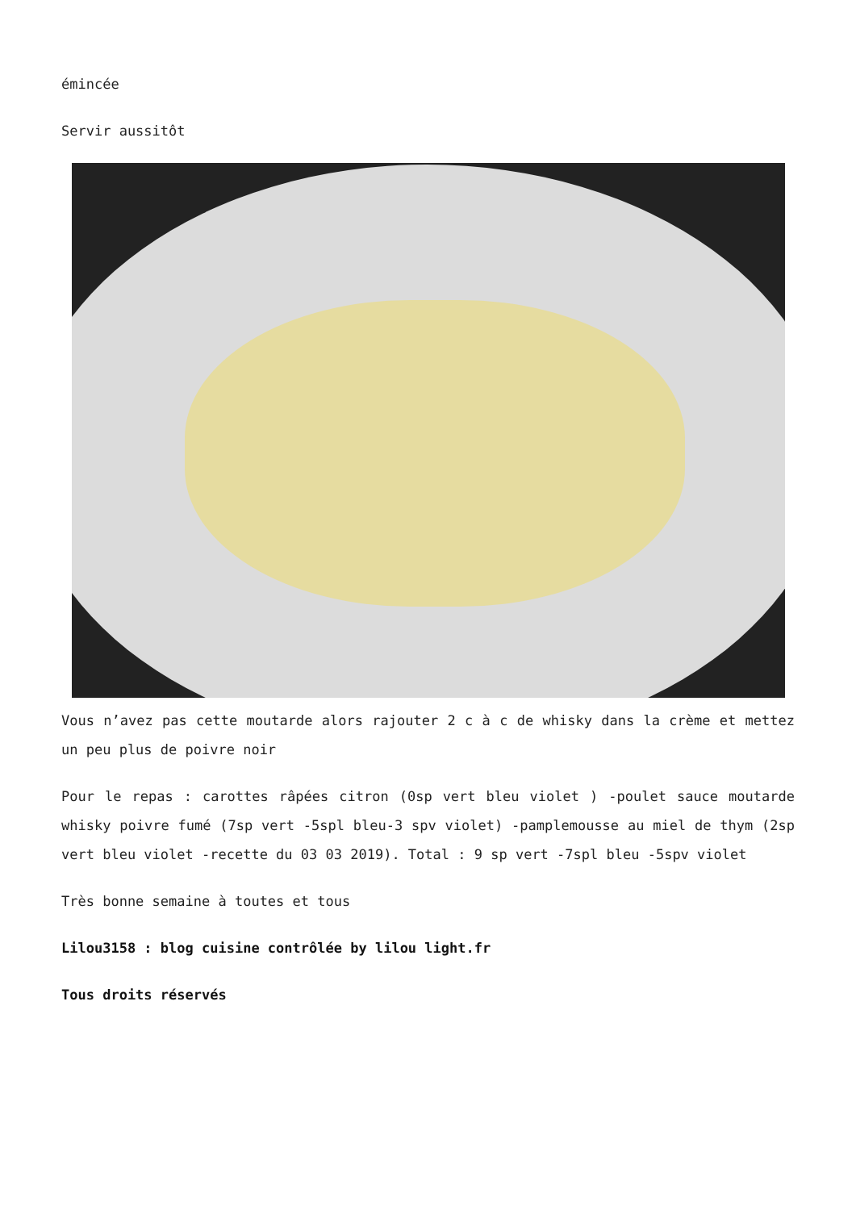émincée
Servir aussitôt
Vous n’avez pas cette moutarde alors rajouter 2 c à c de whisky dans la crème et mettez un peu plus de poivre noir
Pour le repas : carottes râpées citron (0sp vert bleu violet ) -poulet sauce moutarde whisky poivre fumé (7sp vert -5spl bleu-3 spv violet) -pamplemousse au miel de thym (2sp vert bleu violet -recette du 03 03 2019). Total : 9 sp vert -7spl bleu -5spv violet
Très bonne semaine à toutes et tous
Lilou3158 : blog cuisine contrôlée by lilou light.fr
Tous droits réservés